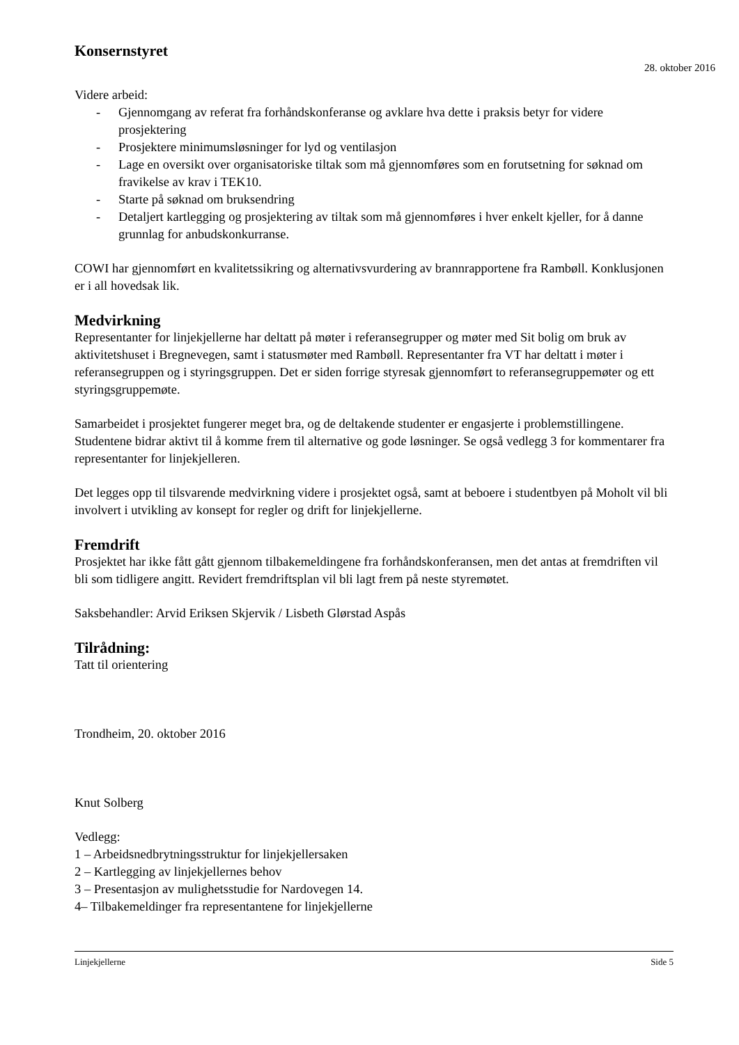Konsernstyret
28. oktober 2016
Videre arbeid:
- Gjennomgang av referat fra forhåndskonferanse og avklare hva dette i praksis betyr for videre prosjektering
- Prosjektere minimumsløsninger for lyd og ventilasjon
- Lage en oversikt over organisatoriske tiltak som må gjennomføres som en forutsetning for søknad om fravikelse av krav i TEK10.
- Starte på søknad om bruksendring
- Detaljert kartlegging og prosjektering av tiltak som må gjennomføres i hver enkelt kjeller, for å danne grunnlag for anbudskonkurranse.
COWI har gjennomført en kvalitetssikring og alternativsvurdering av brannrapportene fra Rambøll. Konklusjonen er i all hovedsak lik.
Medvirkning
Representanter for linjekjellerne har deltatt på møter i referansegrupper og møter med Sit bolig om bruk av aktivitetshuset i Bregnevegen, samt i statusmøter med Rambøll. Representanter fra VT har deltatt i møter i referansegruppen og i styringsgruppen. Det er siden forrige styresak gjennomført to referansegruppemøter og ett styringsgruppemøte.
Samarbeidet i prosjektet fungerer meget bra, og de deltakende studenter er engasjerte i problemstillingene. Studentene bidrar aktivt til å komme frem til alternative og gode løsninger. Se også vedlegg 3 for kommentarer fra representanter for linjekjelleren.
Det legges opp til tilsvarende medvirkning videre i prosjektet også, samt at beboere i studentbyen på Moholt vil bli involvert i utvikling av konsept for regler og drift for linjekjellerne.
Fremdrift
Prosjektet har ikke fått gått gjennom tilbakemeldingene fra forhåndskonferansen, men det antas at fremdriften vil bli som tidligere angitt. Revidert fremdriftsplan vil bli lagt frem på neste styremøtet.
Saksbehandler: Arvid Eriksen Skjervik / Lisbeth Glørstad Aspås
Tilrådning:
Tatt til orientering
Trondheim, 20. oktober 2016
Knut Solberg
Vedlegg:
1 – Arbeidsnedbrytningsstruktur for linjekjellersaken
2 – Kartlegging av linjekjellernes behov
3 – Presentasjon av mulighetsstudie for Nardovegen 14.
4– Tilbakemeldinger fra representantene for linjekjellerne
Linjekjellerne Side 5